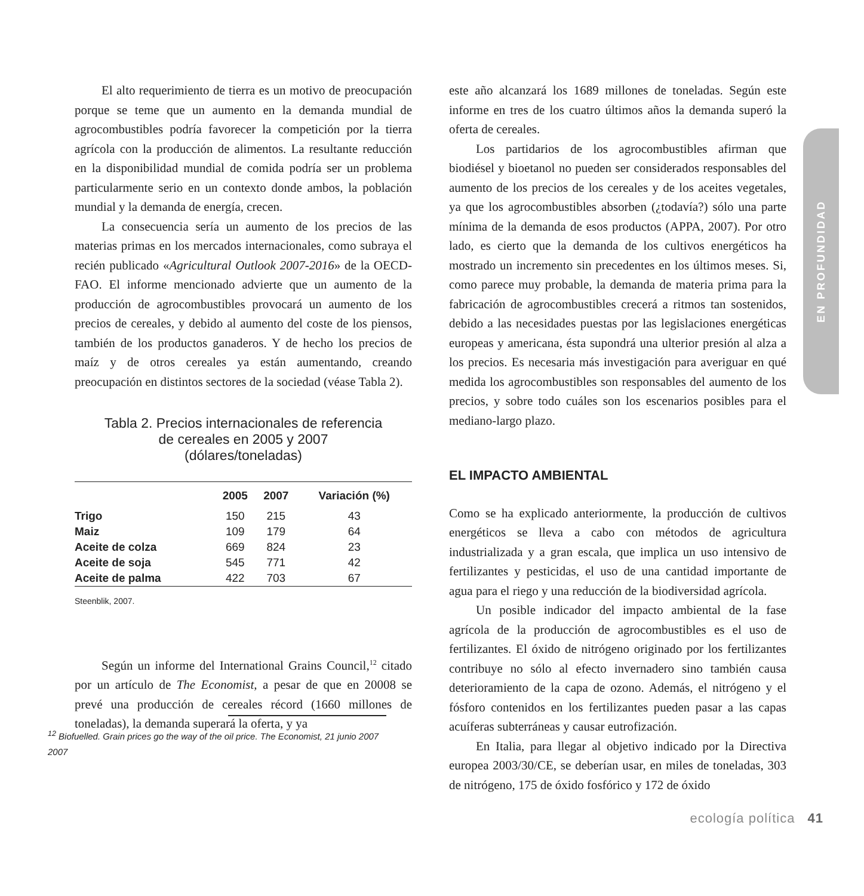El alto requerimiento de tierra es un motivo de preocupación porque se teme que un aumento en la demanda mundial de agrocombustibles podría favorecer la competición por la tierra agrícola con la producción de alimentos. La resultante reducción en la disponibilidad mundial de comida podría ser un problema particularmente serio en un contexto donde ambos, la población mundial y la demanda de energía, crecen.
La consecuencia sería un aumento de los precios de las materias primas en los mercados internacionales, como subraya el recién publicado «Agricultural Outlook 2007-2016» de la OECD-FAO. El informe mencionado advierte que un aumento de la producción de agrocombustibles provocará un aumento de los precios de cereales, y debido al aumento del coste de los piensos, también de los productos ganaderos. Y de hecho los precios de maíz y de otros cereales ya están aumentando, creando preocupación en distintos sectores de la sociedad (véase Tabla 2).
Tabla 2. Precios internacionales de referencia
de cereales en 2005 y 2007
(dólares/toneladas)
| | 2005 | 2007 | Variación (%) |
| --- | --- | --- | --- |
| Trigo | 150 | 215 | 43 |
| Maiz | 109 | 179 | 64 |
| Aceite de colza | 669 | 824 | 23 |
| Aceite de soja | 545 | 771 | 42 |
| Aceite de palma | 422 | 703 | 67 |
Steenblik, 2007.
Según un informe del International Grains Council,<sup>12</sup> citado por un artículo de The Economist, a pesar de que en 20008 se prevé una producción de cereales récord (1660 millones de toneladas), la demanda superará la oferta, y ya
este año alcanzará los 1689 millones de toneladas. Según este informe en tres de los cuatro últimos años la demanda superó la oferta de cereales.
Los partidarios de los agrocombustibles afirman que biodiésel y bioetanol no pueden ser considerados responsables del aumento de los precios de los cereales y de los aceites vegetales, ya que los agrocombustibles absorben (¿todavía?) sólo una parte mínima de la demanda de esos productos (APPA, 2007). Por otro lado, es cierto que la demanda de los cultivos energéticos ha mostrado un incremento sin precedentes en los últimos meses. Si, como parece muy probable, la demanda de materia prima para la fabricación de agrocombustibles crecerá a ritmos tan sostenidos, debido a las necesidades puestas por las legislaciones energéticas europeas y americana, ésta supondrá una ulterior presión al alza a los precios. Es necesaria más investigación para averiguar en qué medida los agrocombustibles son responsables del aumento de los precios, y sobre todo cuáles son los escenarios posibles para el mediano-largo plazo.
EL IMPACTO AMBIENTAL
Como se ha explicado anteriormente, la producción de cultivos energéticos se lleva a cabo con métodos de agricultura industrializada y a gran escala, que implica un uso intensivo de fertilizantes y pesticidas, el uso de una cantidad importante de agua para el riego y una reducción de la biodiversidad agrícola.
Un posible indicador del impacto ambiental de la fase agrícola de la producción de agrocombustibles es el uso de fertilizantes. El óxido de nitrógeno originado por los fertilizantes contribuye no sólo al efecto invernadero sino también causa deterioramiento de la capa de ozono. Además, el nitrógeno y el fósforo contenidos en los fertilizantes pueden pasar a las capas acuíferas subterráneas y causar eutrofización.
En Italia, para llegar al objetivo indicado por la Directiva europea 2003/30/CE, se deberían usar, en miles de toneladas, 303 de nitrógeno, 175 de óxido fosfórico y 172 de óxido
<sup>12</sup> Biofuelled. Grain prices go the way of the oil price. The Economist, 21 junio 2007 2007
EN PROFUNDIDAD
ecología política 41